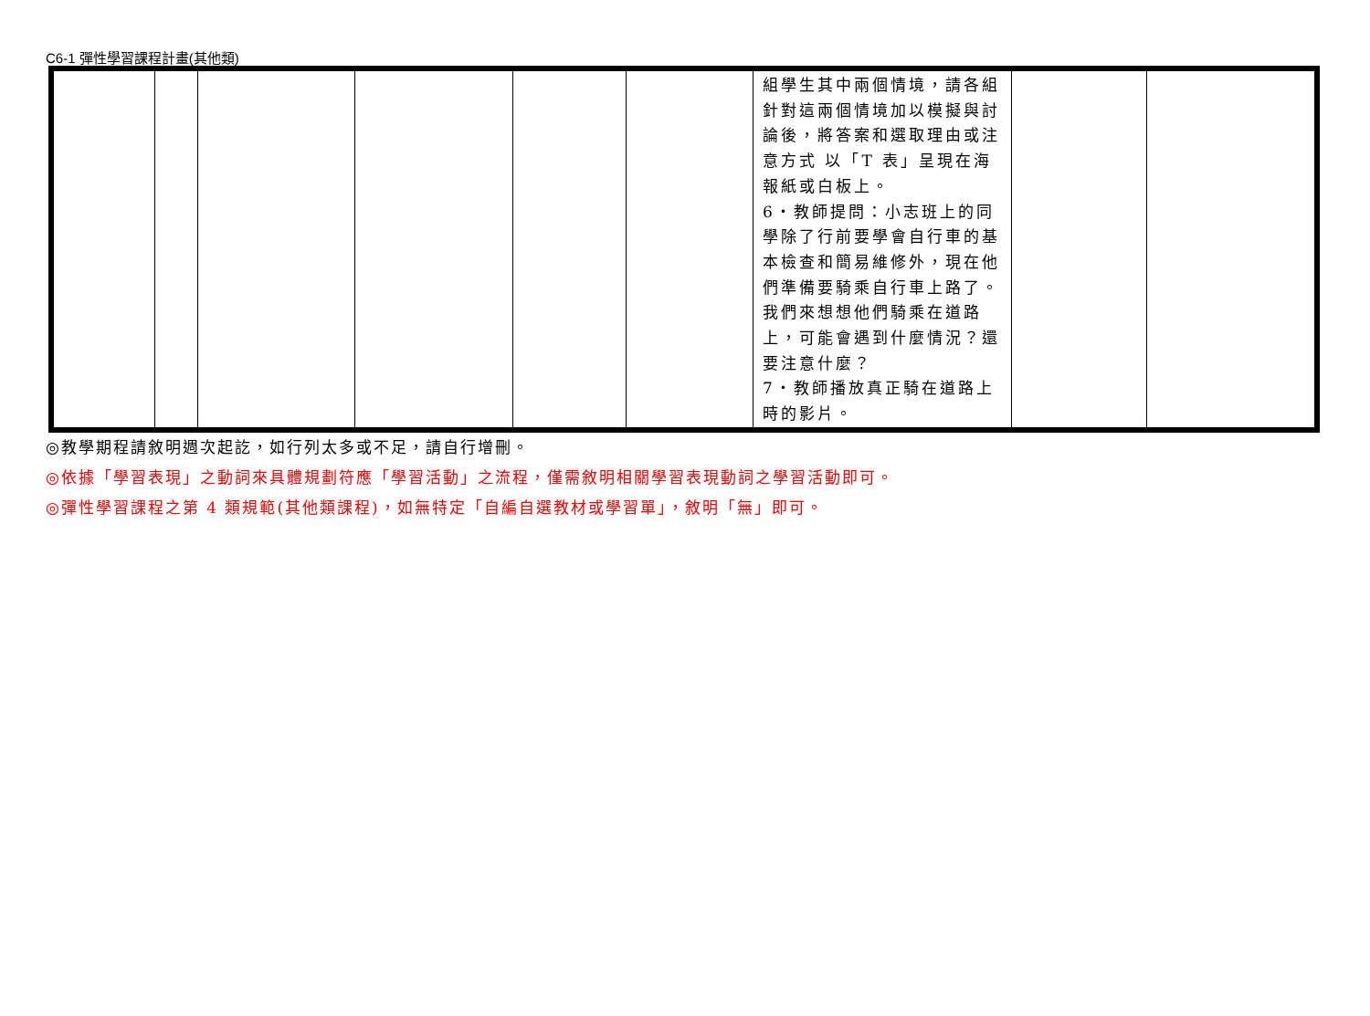C6-1 彈性學習課程計畫(其他類)
| | | | | | | 組學生其中兩個情境，請各組針對這兩個情境加以模擬與討論後，將答案和選取理由或注意方式 以「T 表」呈現在海報紙或白板上。 6‧教師提問：小志班上的同學除了行前要學會自行車的基本檢查和簡易維修外，現在他們準備要騎乘自行車上路了。我們來想想他們騎乘在道路上，可能會遇到什麼情況？還要注意什麼？ 7‧教師播放真正騎在道路上時的影片。 | | |
◎教學期程請敘明週次起訖，如行列太多或不足，請自行增刪。
◎依據「學習表現」之動詞來具體規劃符應「學習活動」之流程，僅需敘明相關學習表現動詞之學習活動即可。
◎彈性學習課程之第 4 類規範(其他類課程)，如無特定「自編自選教材或學習單」，敘明「無」即可。